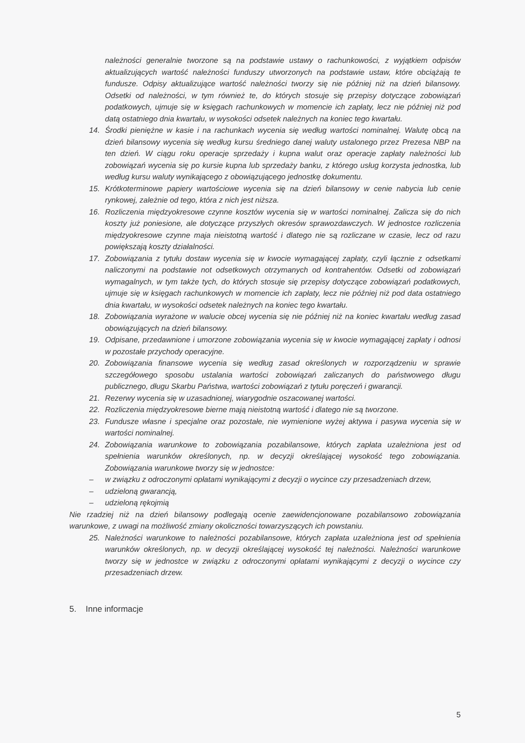należności generalnie tworzone są na podstawie ustawy o rachunkowości, z wyjątkiem odpisów aktualizujących wartość należności funduszy utworzonych na podstawie ustaw, które obciążają te fundusze. Odpisy aktualizujące wartość należności tworzy się nie później niż na dzień bilansowy. Odsetki od należności, w tym również te, do których stosuje się przepisy dotyczące zobowiązań podatkowych, ujmuje się w księgach rachunkowych w momencie ich zapłaty, lecz nie później niż pod datą ostatniego dnia kwartału, w wysokości odsetek należnych na koniec tego kwartału.
14. Środki pieniężne w kasie i na rachunkach wycenia się według wartości nominalnej. Walutę obcą na dzień bilansowy wycenia się według kursu średniego danej waluty ustalonego przez Prezesa NBP na ten dzień. W ciągu roku operacje sprzedaży i kupna walut oraz operacje zapłaty należności lub zobowiązań wycenia się po kursie kupna lub sprzedaży banku, z którego usług korzysta jednostka, lub według kursu waluty wynikającego z obowiązującego jednostkę dokumentu.
15. Krótkoterminowe papiery wartościowe wycenia się na dzień bilansowy w cenie nabycia lub cenie rynkowej, zależnie od tego, która z nich jest niższa.
16. Rozliczenia międzyokresowe czynne kosztów wycenia się w wartości nominalnej. Zalicza się do nich koszty już poniesione, ale dotyczące przyszłych okresów sprawozdawczych. W jednostce rozliczenia międzyokresowe czynne maja nieistotną wartość i dlatego nie są rozliczane w czasie, lecz od razu powiększają koszty działalności.
17. Zobowiązania z tytułu dostaw wycenia się w kwocie wymagającej zapłaty, czyli łącznie z odsetkami naliczonymi na podstawie not odsetkowych otrzymanych od kontrahentów. Odsetki od zobowiązań wymagalnych, w tym także tych, do których stosuje się przepisy dotyczące zobowiązań podatkowych, ujmuje się w księgach rachunkowych w momencie ich zapłaty, lecz nie później niż pod data ostatniego dnia kwartału, w wysokości odsetek należnych na koniec tego kwartału.
18. Zobowiązania wyrażone w walucie obcej wycenia się nie później niż na koniec kwartału według zasad obowiązujących na dzień bilansowy.
19. Odpisane, przedawnione i umorzone zobowiązania wycenia się w kwocie wymagającej zapłaty i odnosi w pozostałe przychody operacyjne.
20. Zobowiązania finansowe wycenia się według zasad określonych w rozporządzeniu w sprawie szczegółowego sposobu ustalania wartości zobowiązań zaliczanych do państwowego długu publicznego, długu Skarbu Państwa, wartości zobowiązań z tytułu poręczeń i gwarancji.
21. Rezerwy wycenia się w uzasadnionej, wiarygodnie oszacowanej wartości.
22. Rozliczenia międzyokresowe bierne mają nieistotną wartość i dlatego nie są tworzone.
23. Fundusze własne i specjalne oraz pozostałe, nie wymienione wyżej aktywa i pasywa wycenia się w wartości nominalnej.
24. Zobowiązania warunkowe to zobowiązania pozabilansowe, których zapłata uzależniona jest od spełnienia warunków określonych, np. w decyzji określającej wysokość tego zobowiązania. Zobowiązania warunkowe tworzy się w jednostce:
– w związku z odroczonymi opłatami wynikającymi z decyzji o wycince czy przesadzeniach drzew,
– udzieloną gwarancją,
– udzieloną rękojmią
Nie rzadziej niż na dzień bilansowy podlegają ocenie zaewidencjonowane pozabilansowo zobowiązania warunkowe, z uwagi na możliwość zmiany okoliczności towarzyszących ich powstaniu.
25. Należności warunkowe to należności pozabilansowe, których zapłata uzależniona jest od spełnienia warunków określonych, np. w decyzji określającej wysokość tej należności. Należności warunkowe tworzy się w jednostce w związku z odroczonymi opłatami wynikającymi z decyzji o wycince czy przesadzeniach drzew.
5. Inne informacje
5